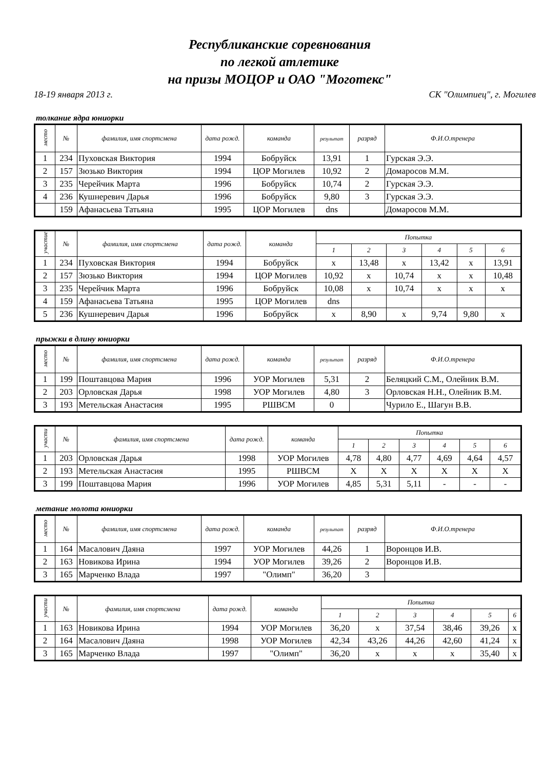Республиканские соревнования
по легкой атлетике
на призы МОЦОР и ОАО "Моготекс"
18-19 января 2013 г. СК "Олимпиец", г. Могилев
толкание ядра юниорки
| место | № | фамилия, имя спортсмена | дата рожд. | команда | результат | разряд | Ф.И.О.тренера |
| --- | --- | --- | --- | --- | --- | --- | --- |
| 1 | 234 | Пуховская Виктория | 1994 | Бобруйск | 13,91 | 1 | Гурская Э.Э. |
| 2 | 157 | Зюзько Виктория | 1994 | ЦОР Могилев | 10,92 | 2 | Домаросов М.М. |
| 3 | 235 | Черейчик Марта | 1996 | Бобруйск | 10,74 | 2 | Гурская Э.Э. |
| 4 | 236 | Кушнеревич Дарья | 1996 | Бобруйск | 9,80 | 3 | Гурская Э.Э. |
| | 159 | Афанасьева Татьяна | 1995 | ЦОР Могилев | dns | | Домаросов М.М. |
| участие | № | фамилия, имя спортсмена | дата рожд. | команда | Попытка | | | | | |
| --- | --- | --- | --- | --- | --- | --- | --- | --- | --- | --- |
| | | | | | 1 | 2 | 3 | 4 | 5 | 6 |
| 1 | 234 | Пуховская Виктория | 1994 | Бобруйск | x | 13,48 | x | 13,42 | x | 13,91 |
| 2 | 157 | Зюзько Виктория | 1994 | ЦОР Могилев | 10,92 | x | 10,74 | x | x | 10,48 |
| 3 | 235 | Черейчик Марта | 1996 | Бобруйск | 10,08 | x | 10,74 | x | x | x |
| 4 | 159 | Афанасьева Татьяна | 1995 | ЦОР Могилев | dns | | | | | |
| 5 | 236 | Кушнеревич Дарья | 1996 | Бобруйск | x | 8,90 | x | 9,74 | 9,80 | x |
прыжки в длину юниорки
| место | № | фамилия, имя спортсмена | дата рожд. | команда | результат | разряд | Ф.И.О.тренера |
| --- | --- | --- | --- | --- | --- | --- | --- |
| 1 | 199 | Поштавцова Мария | 1996 | УОР Могилев | 5,31 | 2 | Беляцкий С.М., Олейник В.М. |
| 2 | 203 | Орловская Дарья | 1998 | УОР Могилев | 4,80 | 3 | Орловская Н.Н., Олейник В.М. |
| 3 | 193 | Метельская Анастасия | 1995 | РШВСМ | 0 | | Чурило Е., Шагун В.В. |
| участи | № | фамилия, имя спортсмена | дата рожд. | команда | Попытка | | | | | |
| --- | --- | --- | --- | --- | --- | --- | --- | --- | --- | --- |
| | | | | | 1 | 2 | 3 | 4 | 5 | 6 |
| 1 | 203 | Орловская Дарья | 1998 | УОР Могилев | 4,78 | 4,80 | 4,77 | 4,69 | 4,64 | 4,57 |
| 2 | 193 | Метельская Анастасия | 1995 | РШВСМ | X | X | X | X | X | X |
| 3 | 199 | Поштавцова Мария | 1996 | УОР Могилев | 4,85 | 5,31 | 5,11 | - | - | - |
метание молота юниорки
| место | № | фамилия, имя спортсмена | дата рожд. | команда | результат | разряд | Ф.И.О.тренера |
| --- | --- | --- | --- | --- | --- | --- | --- |
| 1 | 164 | Масалович Даяна | 1997 | УОР Могилев | 44,26 | 1 | Воронцов И.В. |
| 2 | 163 | Новикова Ирина | 1994 | УОР Могилев | 39,26 | 2 | Воронцов И.В. |
| 3 | 165 | Марченко Влада | 1997 | "Олимп" | 36,20 | 3 | |
| участи | № | фамилия, имя спортсмена | дата рожд. | команда | Попытка | | | | | |
| --- | --- | --- | --- | --- | --- | --- | --- | --- | --- | --- |
| | | | | | 1 | 2 | 3 | 4 | 5 | 6 |
| 1 | 163 | Новикова Ирина | 1994 | УОР Могилев | 36,20 | x | 37,54 | 38,46 | 39,26 | x |
| 2 | 164 | Масалович Даяна | 1998 | УОР Могилев | 42,34 | 43,26 | 44,26 | 42,60 | 41,24 | x |
| 3 | 165 | Марченко Влада | 1997 | "Олимп" | 36,20 | x | x | x | 35,40 | x |